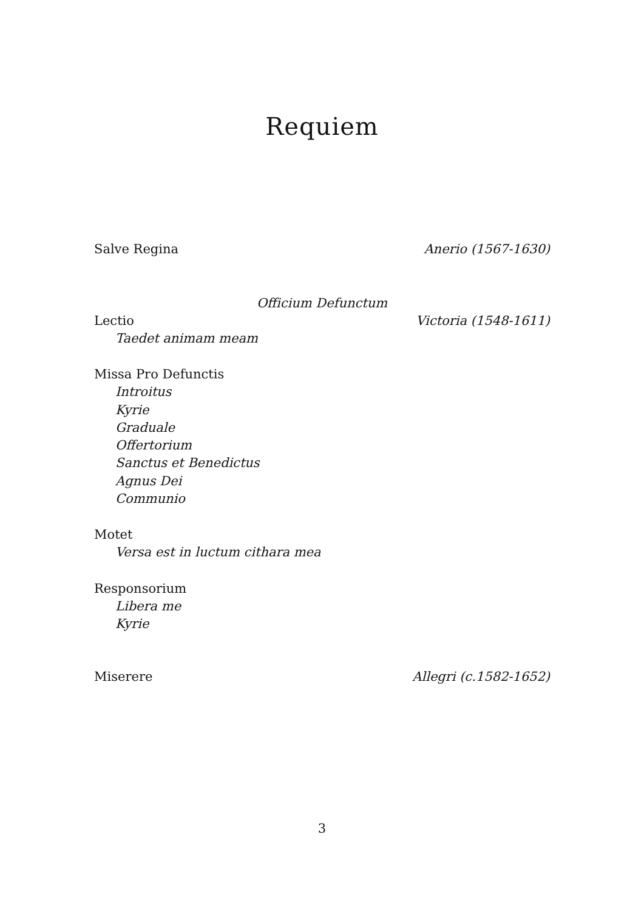Requiem
Salve Regina Anerio (1567-1630)
Officium Defunctum
Lectio Victoria (1548-1611)
Taedet animam meam
Missa Pro Defunctis
Introitus
Kyrie
Graduale
Offertorium
Sanctus et Benedictus
Agnus Dei
Communio
Motet
Versa est in luctum cithara mea
Responsorium
Libera me
Kyrie
Miserere Allegri (c.1582-1652)
3